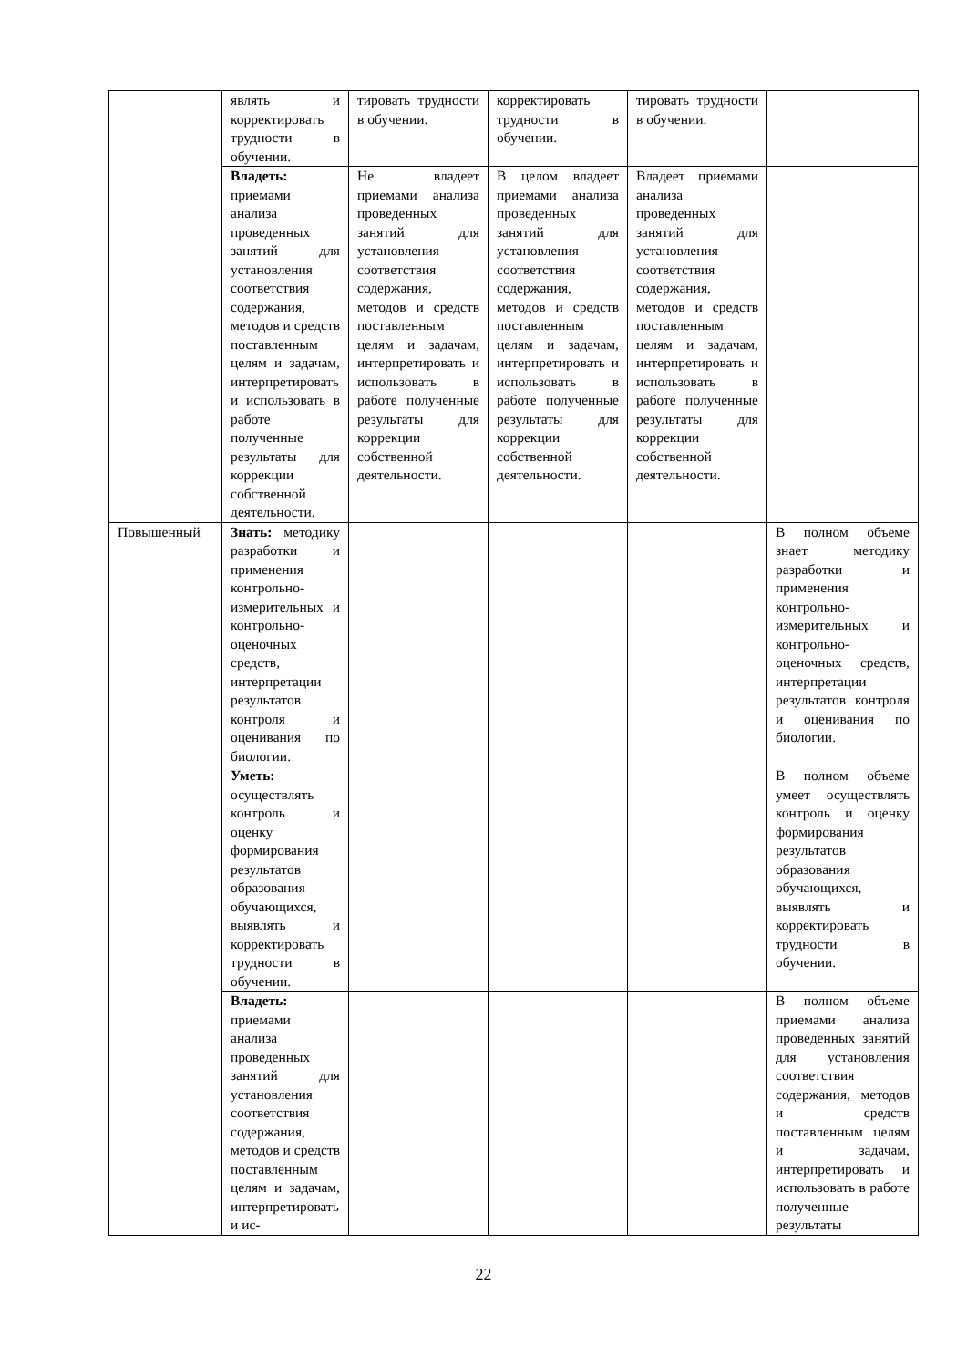| | являть и корректировать трудности в обучении. | тировать трудности в обучении. | корректировать трудности в обучении. | тировать трудности в обучении. | |
| | Владеть: приемами анализа проведенных занятий для установления соответствия содержания, методов и средств поставленным целям и задачам, интерпретировать и использовать в работе полученные результаты для коррекции собственной деятельности. | Не владеет приемами анализа проведенных занятий для установления соответствия содержания, методов и средств поставленным целям и задачам, интерпретировать и использовать в работе полученные результаты для коррекции собственной деятельности. | В целом владеет приемами анализа проведенных занятий для установления соответствия содержания, методов и средств поставленным целям и задачам, интерпретировать и использовать в работе полученные результаты для коррекции собственной деятельности. | Владеет приемами анализа проведенных занятий для установления соответствия содержания, методов и средств поставленным целям и задачам, интерпретировать и использовать в работе полученные результаты для коррекции собственной деятельности. | |
| Повышенный | Знать: методику разработки и применения контрольно- измерительных и контрольно-оценочных средств, интерпретации результатов контроля и оценивания по биологии. | | | | В полном объеме знает методику разработки и применения контрольно- измерительных и контрольно-оценочных средств, интерпретации результатов контроля и оценивания по биологии. |
| | Уметь: осуществлять контроль и оценку формирования результатов образования обучающихся, выявлять и корректировать трудности в обучении. | | | | В полном объеме умеет осуществлять контроль и оценку формирования результатов образования обучающихся, выявлять и корректировать трудности в обучении. |
| | Владеть: приемами анализа проведенных занятий для установления соответствия содержания, методов и средств поставленным целям и задачам, интерпретировать и ис- | | | | В полном объеме приемами анализа проведенных занятий для установления соответствия содержания, методов и средств поставленным целям и задачам, интерпретировать и использовать в работе полученные результаты |
22